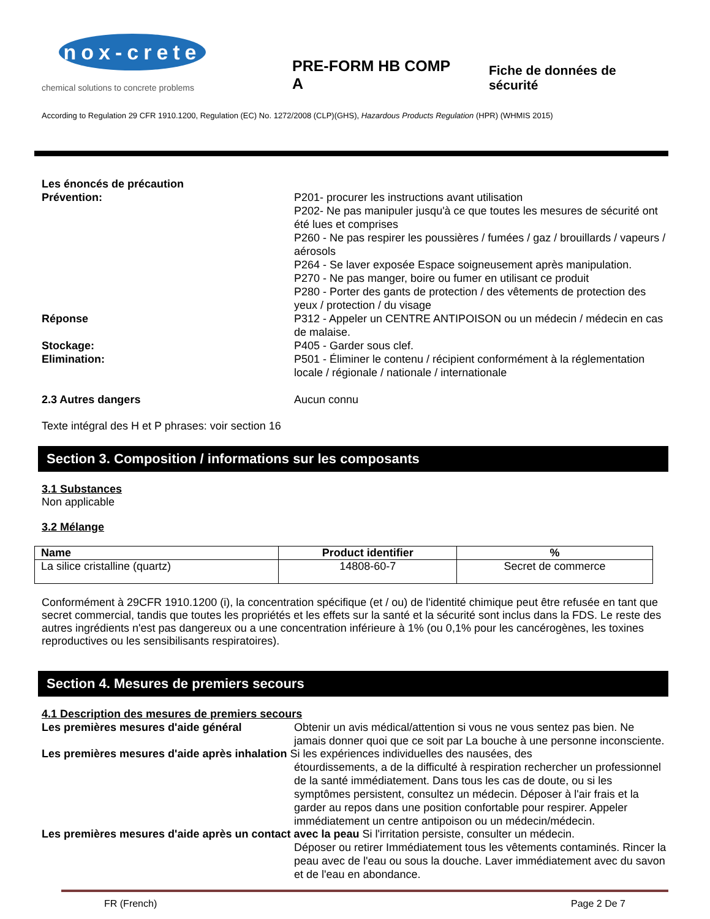nox-crete
chemical solutions to concrete problems
PRE-FORM HB COMP A
Fiche de données de sécurité
According to Regulation 29 CFR 1910.1200, Regulation (EC) No. 1272/2008 (CLP)(GHS), Hazardous Products Regulation (HPR) (WHMIS 2015)
Les énoncés de précaution
Prévention: P201- procurer les instructions avant utilisation
P202- Ne pas manipuler jusqu'à ce que toutes les mesures de sécurité ont été lues et comprises
P260 - Ne pas respirer les poussières / fumées / gaz / brouillards / vapeurs / aérosols
P264 - Se laver exposée Espace soigneusement après manipulation.
P270 - Ne pas manger, boire ou fumer en utilisant ce produit
P280 - Porter des gants de protection / des vêtements de protection des yeux / protection / du visage
Réponse P312 - Appeler un CENTRE ANTIPOISON ou un médecin / médecin en cas de malaise.
Stockage: P405 - Garder sous clef.
Elimination: P501 - Éliminer le contenu / récipient conformément à la réglementation locale / régionale / nationale / internationale
2.3 Autres dangers Aucun connu
Texte intégral des H et P phrases: voir section 16
Section 3. Composition / informations sur les composants
3.1 Substances
Non applicable
3.2 Mélange
| Name | Product identifier | % |
| --- | --- | --- |
| La silice cristalline (quartz) | 14808-60-7 | Secret de commerce |
Conformément à 29CFR 1910.1200 (i), la concentration spécifique (et / ou) de l'identité chimique peut être refusée en tant que secret commercial, tandis que toutes les propriétés et les effets sur la santé et la sécurité sont inclus dans la FDS. Le reste des autres ingrédients n'est pas dangereux ou a une concentration inférieure à 1% (ou 0,1% pour les cancérogènes, les toxines reproductives ou les sensibilisants respiratoires).
Section 4. Mesures de premiers secours
4.1 Description des mesures de premiers secours
Les premières mesures d'aide général Obtenir un avis médical/attention si vous ne vous sentez pas bien. Ne jamais donner quoi que ce soit par La bouche à une personne inconsciente.
Les premières mesures d'aide après inhalation Si les expériences individuelles des nausées, des
étourdissements, a de la difficulté à respiration rechercher un professionnel de la santé immédiatement. Dans tous les cas de doute, ou si les symptômes persistent, consultez un médecin. Déposer à l'air frais et la garder au repos dans une position confortable pour respirer. Appeler immédiatement un centre antipoison ou un médecin/médecin.
Les premières mesures d'aide après un contact avec la peau Si l'irritation persiste, consulter un médecin.
Déposer ou retirer Immédiatement tous les vêtements contaminés. Rincer la peau avec de l'eau ou sous la douche. Laver immédiatement avec du savon et de l'eau en abondance.
FR (French) Page 2 De 7